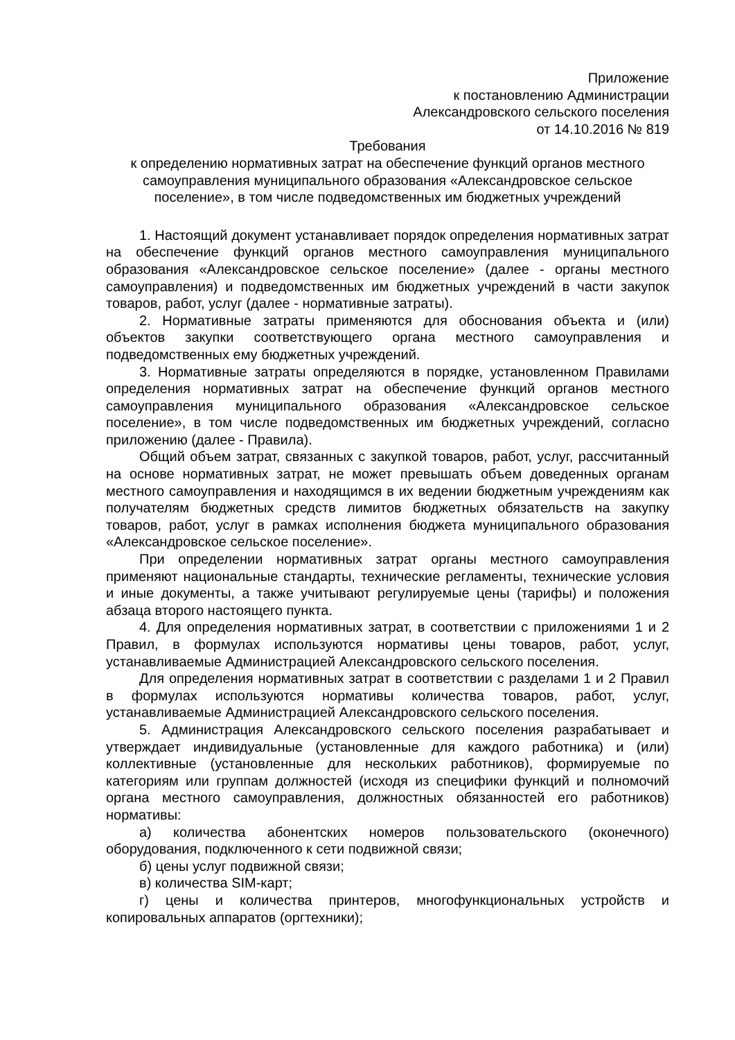Приложение
к постановлению Администрации
Александровского сельского поселения
от 14.10.2016 № 819
Требования
к определению нормативных затрат на обеспечение функций органов местного самоуправления муниципального образования «Александровское сельское поселение», в том числе подведомственных им бюджетных учреждений
1. Настоящий документ устанавливает порядок определения нормативных затрат на обеспечение функций органов местного самоуправления муниципального образования «Александровское сельское поселение» (далее - органы местного самоуправления) и подведомственных им бюджетных учреждений в части закупок товаров, работ, услуг (далее - нормативные затраты).
2. Нормативные затраты применяются для обоснования объекта и (или) объектов закупки соответствующего органа местного самоуправления и подведомственных ему бюджетных учреждений.
3. Нормативные затраты определяются в порядке, установленном Правилами определения нормативных затрат на обеспечение функций органов местного самоуправления муниципального образования «Александровское сельское поселение», в том числе подведомственных им бюджетных учреждений, согласно приложению (далее - Правила).
Общий объем затрат, связанных с закупкой товаров, работ, услуг, рассчитанный на основе нормативных затрат, не может превышать объем доведенных органам местного самоуправления и находящимся в их ведении бюджетным учреждениям как получателям бюджетных средств лимитов бюджетных обязательств на закупку товаров, работ, услуг в рамках исполнения бюджета муниципального образования «Александровское сельское поселение».
При определении нормативных затрат органы местного самоуправления применяют национальные стандарты, технические регламенты, технические условия и иные документы, а также учитывают регулируемые цены (тарифы) и положения абзаца второго настоящего пункта.
4. Для определения нормативных затрат, в соответствии с приложениями 1 и 2 Правил, в формулах используются нормативы цены товаров, работ, услуг, устанавливаемые Администрацией Александровского сельского поселения.
Для определения нормативных затрат в соответствии с разделами 1 и 2 Правил в формулах используются нормативы количества товаров, работ, услуг, устанавливаемые Администрацией Александровского сельского поселения.
5. Администрация Александровского сельского поселения разрабатывает и утверждает индивидуальные (установленные для каждого работника) и (или) коллективные (установленные для нескольких работников), формируемые по категориям или группам должностей (исходя из специфики функций и полномочий органа местного самоуправления, должностных обязанностей его работников) нормативы:
а) количества абонентских номеров пользовательского (оконечного) оборудования, подключенного к сети подвижной связи;
б) цены услуг подвижной связи;
в) количества SIM-карт;
г) цены и количества принтеров, многофункциональных устройств и копировальных аппаратов (оргтехники);